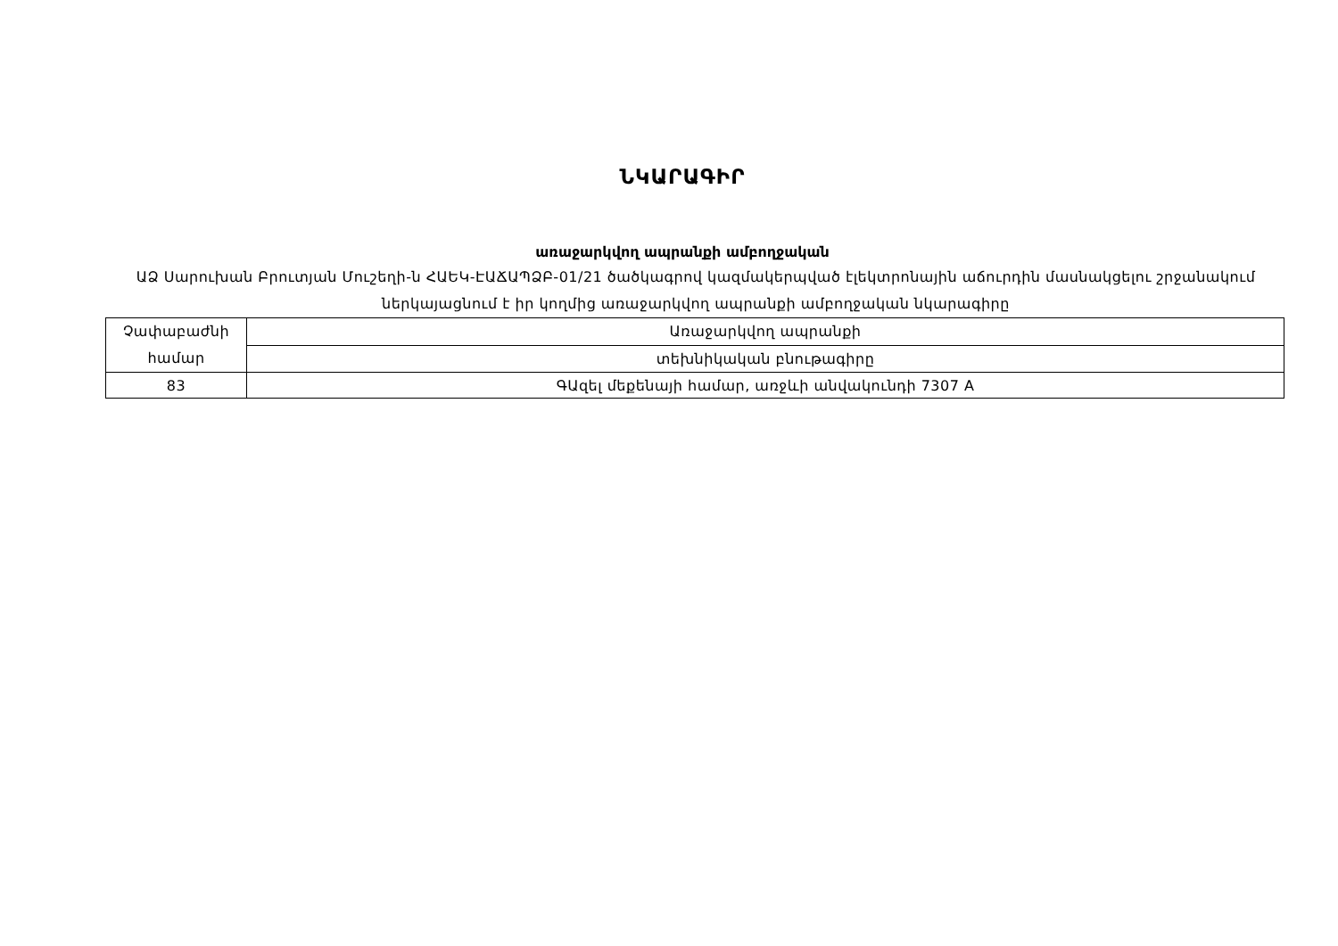ՆԿԱՐԱԳԻՐ
առաջարկվող ապրանքի ամբողջական
ԱՁ Սարուխան Բրուտյան Մուշեղի-ն ՀԱԵԿ-ԷԱՃԱՊՁԲ-01/21 ծածկագրով կազմակերպված էլեկտրոնային աճուրդին մասնակցելու շրջանակում ներկայացնում է իր կողմից առաջարկվող ապրանքի ամբողջական նկարագիրը
| Չափաբաժնի համար | Առաջարկվող ապրանքի |
| | տեխնիկական բնութագիրը |
| 83 | ԳԱզել մեքենայի համար, առջևի անվակունդի 7307 A |